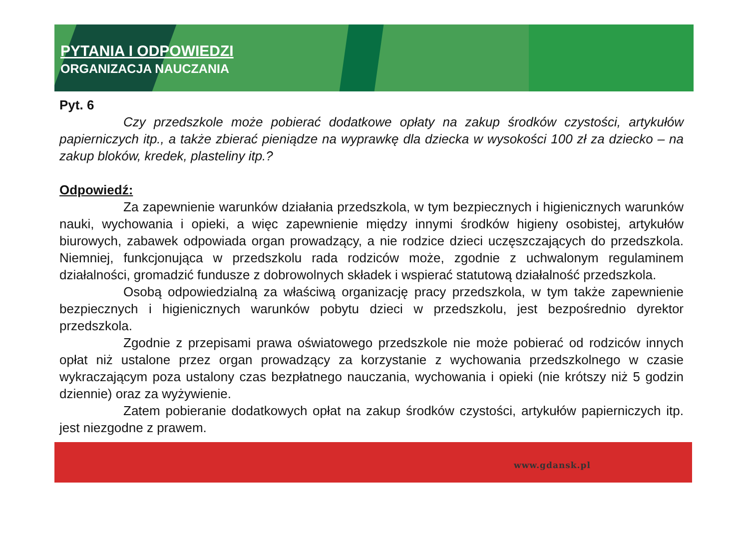PYTANIA I ODPOWIEDZI
ORGANIZACJA NAUCZANIA
Pyt. 6
Czy przedszkole może pobierać dodatkowe opłaty na zakup środków czystości, artykułów papierniczych itp., a także zbierać pieniądze na wyprawkę dla dziecka w wysokości 100 zł za dziecko – na zakup bloków, kredek, plasteliny itp.?
Odpowiedź:
Za zapewnienie warunków działania przedszkola, w tym bezpiecznych i higienicznych warunków nauki, wychowania i opieki, a więc zapewnienie między innymi środków higieny osobistej, artykułów biurowych, zabawek odpowiada organ prowadzący, a nie rodzice dzieci uczęszczających do przedszkola. Niemniej, funkcjonująca w przedszkolu rada rodziców może, zgodnie z uchwalonym regulaminem działalności, gromadzić fundusze z dobrowolnych składek i wspierać statutową działalność przedszkola.
Osobą odpowiedzialną za właściwą organizację pracy przedszkola, w tym także zapewnienie bezpiecznych i higienicznych warunków pobytu dzieci w przedszkolu, jest bezpośrednio dyrektor przedszkola.
Zgodnie z przepisami prawa oświatowego przedszkole nie może pobierać od rodziców innych opłat niż ustalone przez organ prowadzący za korzystanie z wychowania przedszkolnego w czasie wykraczającym poza ustalony czas bezpłatnego nauczania, wychowania i opieki (nie krótszy niż 5 godzin dziennie) oraz za wyżywienie.
Zatem pobieranie dodatkowych opłat na zakup środków czystości, artykułów papierniczych itp. jest niezgodne z prawem.
www.gdansk.pl